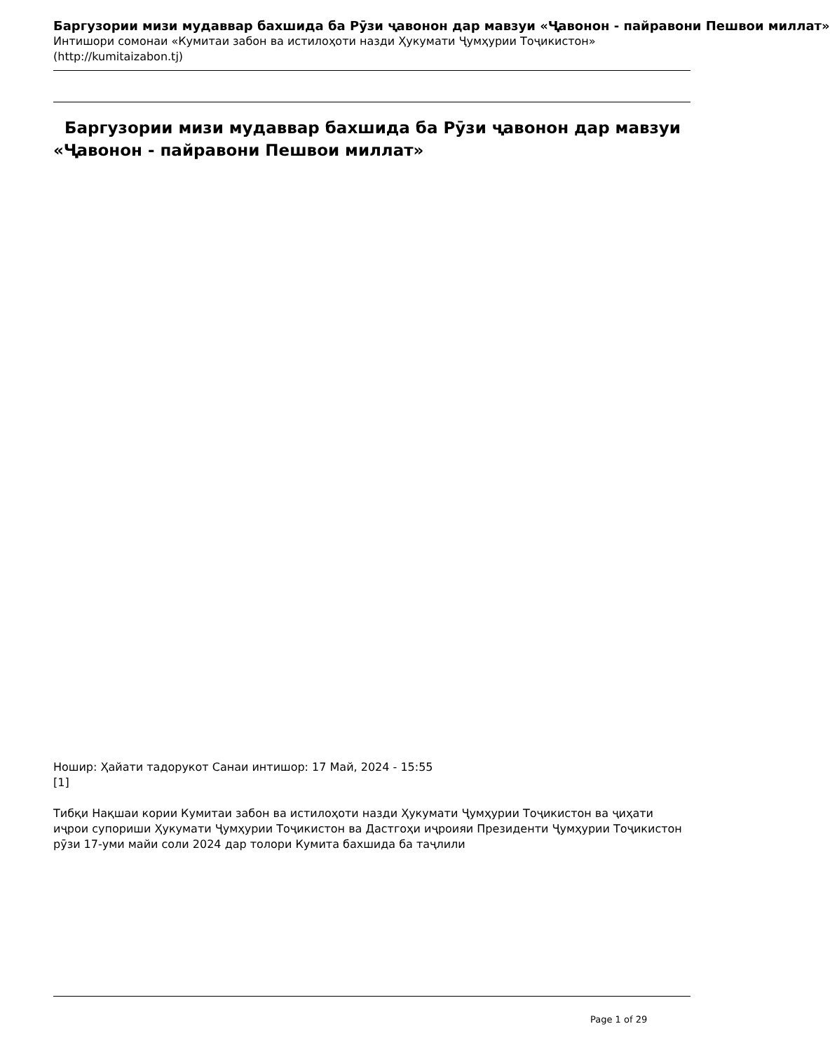Баргузории мизи мудаввар бахшида ба Рӯзи ҷавонон дар мавзуи «Ҷавонон - пайравони Пешвои миллат»
Интишори сомонаи «Кумитаи забон ва истилоҳоти назди Ҳукумати Ҷумҳурии Тоҷикистон»
(http://kumitaizabon.tj)
Баргузории мизи мудаввар бахшида ба Рӯзи ҷавонон дар мавзуи «Ҷавонон - пайравони Пешвои миллат»
Ношир: Ҳайати тадорукот Санаи интишор: 17 Май, 2024 - 15:55
[1]
Тибқи Нақшаи кории Кумитаи забон ва истилоҳоти назди Ҳукумати Ҷумҳурии Тоҷикистон ва ҷиҳати иҷрои супориши Ҳукумати Ҷумҳурии Тоҷикистон ва Дастгоҳи иҷроияи Президенти Ҷумҳурии Тоҷикистон рӯзи 17-уми майи соли 2024 дар толори Кумита бахшида ба таҷлили
Page 1 of 29